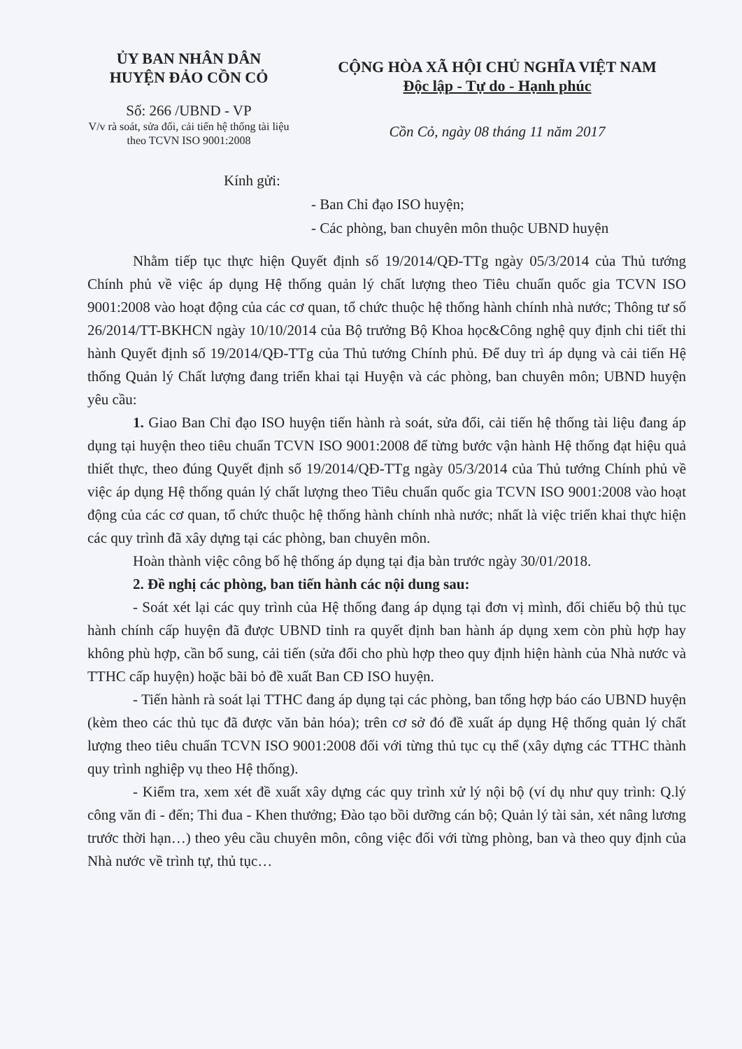ỦY BAN NHÂN DÂN
HUYỆN ĐẢO CỒN CỎ
Số: 266 /UBND - VP
V/v rà soát, sửa đổi, cải tiến hệ thống tài liệu theo TCVN ISO 9001:2008
CỘNG HÒA XÃ HỘI CHỦ NGHĨA VIỆT NAM
Độc lập - Tự do - Hạnh phúc
Cồn Cỏ, ngày 08 tháng 11 năm 2017
Kính gửi:
- Ban Chỉ đạo ISO huyện;
- Các phòng, ban chuyên môn thuộc UBND huyện
Nhằm tiếp tục thực hiện Quyết định số 19/2014/QĐ-TTg ngày 05/3/2014 của Thủ tướng Chính phủ về việc áp dụng Hệ thống quản lý chất lượng theo Tiêu chuẩn quốc gia TCVN ISO 9001:2008 vào hoạt động của các cơ quan, tổ chức thuộc hệ thống hành chính nhà nước; Thông tư số 26/2014/TT-BKHCN ngày 10/10/2014 của Bộ trưởng Bộ Khoa học&Công nghệ quy định chi tiết thi hành Quyết định số 19/2014/QĐ-TTg của Thủ tướng Chính phủ. Để duy trì áp dụng và cải tiến Hệ thống Quản lý Chất lượng đang triển khai tại Huyện và các phòng, ban chuyên môn; UBND huyện yêu cầu:
1. Giao Ban Chỉ đạo ISO huyện tiến hành rà soát, sửa đổi, cải tiến hệ thống tài liệu đang áp dụng tại huyện theo tiêu chuẩn TCVN ISO 9001:2008 để từng bước vận hành Hệ thống đạt hiệu quả thiết thực, theo đúng Quyết định số 19/2014/QĐ-TTg ngày 05/3/2014 của Thủ tướng Chính phủ về việc áp dụng Hệ thống quản lý chất lượng theo Tiêu chuẩn quốc gia TCVN ISO 9001:2008 vào hoạt động của các cơ quan, tổ chức thuộc hệ thống hành chính nhà nước; nhất là việc triển khai thực hiện các quy trình đã xây dựng tại các phòng, ban chuyên môn.
Hoàn thành việc công bố hệ thống áp dụng tại địa bàn trước ngày 30/01/2018.
2. Đề nghị các phòng, ban tiến hành các nội dung sau:
- Soát xét lại các quy trình của Hệ thống đang áp dụng tại đơn vị mình, đối chiếu bộ thủ tục hành chính cấp huyện đã được UBND tỉnh ra quyết định ban hành áp dụng xem còn phù hợp hay không phù hợp, cần bổ sung, cải tiến (sửa đổi cho phù hợp theo quy định hiện hành của Nhà nước và TTHC cấp huyện) hoặc bãi bỏ đề xuất Ban CĐ ISO huyện.
- Tiến hành rà soát lại TTHC đang áp dụng tại các phòng, ban tổng hợp báo cáo UBND huyện (kèm theo các thủ tục đã được văn bản hóa); trên cơ sở đó đề xuất áp dụng Hệ thống quản lý chất lượng theo tiêu chuẩn TCVN ISO 9001:2008 đối với từng thủ tục cụ thể (xây dựng các TTHC thành quy trình nghiệp vụ theo Hệ thống).
- Kiểm tra, xem xét đề xuất xây dựng các quy trình xử lý nội bộ (ví dụ như quy trình: Q.lý công văn đi - đến; Thi đua - Khen thưởng; Đào tạo bồi dưỡng cán bộ; Quản lý tài sản, xét nâng lương trước thời hạn…) theo yêu cầu chuyên môn, công việc đối với từng phòng, ban và theo quy định của Nhà nước về trình tự, thủ tục…